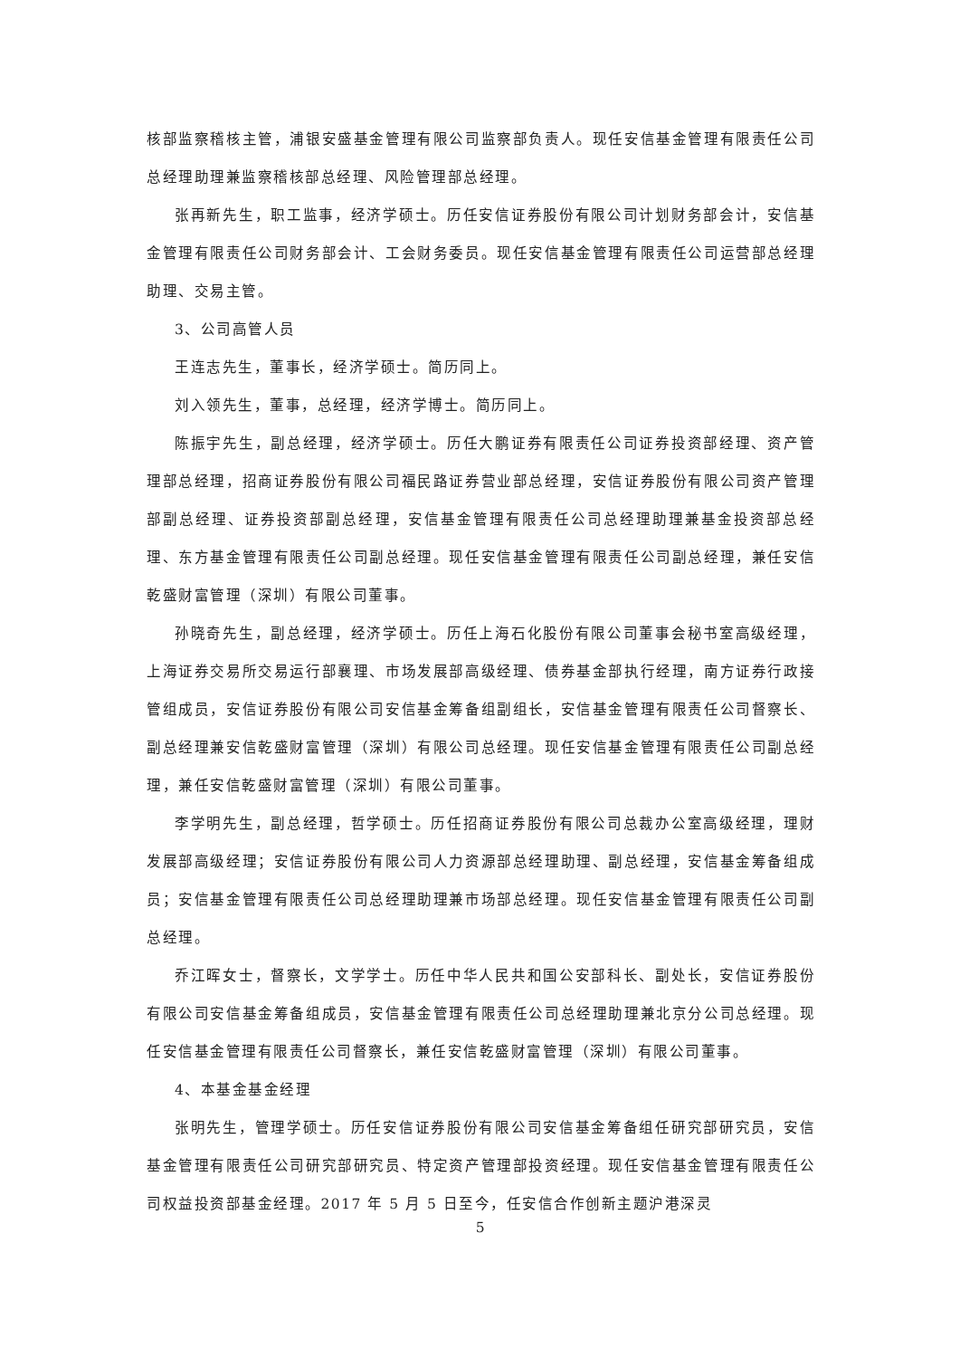核部监察稽核主管，浦银安盛基金管理有限公司监察部负责人。现任安信基金管理有限责任公司总经理助理兼监察稽核部总经理、风险管理部总经理。
张再新先生，职工监事，经济学硕士。历任安信证券股份有限公司计划财务部会计，安信基金管理有限责任公司财务部会计、工会财务委员。现任安信基金管理有限责任公司运营部总经理助理、交易主管。
3、公司高管人员
王连志先生，董事长，经济学硕士。简历同上。
刘入领先生，董事，总经理，经济学博士。简历同上。
陈振宇先生，副总经理，经济学硕士。历任大鹏证券有限责任公司证券投资部经理、资产管理部总经理，招商证券股份有限公司福民路证券营业部总经理，安信证券股份有限公司资产管理部副总经理、证券投资部副总经理，安信基金管理有限责任公司总经理助理兼基金投资部总经理、东方基金管理有限责任公司副总经理。现任安信基金管理有限责任公司副总经理，兼任安信乾盛财富管理（深圳）有限公司董事。
孙晓奇先生，副总经理，经济学硕士。历任上海石化股份有限公司董事会秘书室高级经理，上海证券交易所交易运行部襄理、市场发展部高级经理、债券基金部执行经理，南方证券行政接管组成员，安信证券股份有限公司安信基金筹备组副组长，安信基金管理有限责任公司督察长、副总经理兼安信乾盛财富管理（深圳）有限公司总经理。现任安信基金管理有限责任公司副总经理，兼任安信乾盛财富管理（深圳）有限公司董事。
李学明先生，副总经理，哲学硕士。历任招商证券股份有限公司总裁办公室高级经理，理财发展部高级经理；安信证券股份有限公司人力资源部总经理助理、副总经理，安信基金筹备组成员；安信基金管理有限责任公司总经理助理兼市场部总经理。现任安信基金管理有限责任公司副总经理。
乔江晖女士，督察长，文学学士。历任中华人民共和国公安部科长、副处长，安信证券股份有限公司安信基金筹备组成员，安信基金管理有限责任公司总经理助理兼北京分公司总经理。现任安信基金管理有限责任公司督察长，兼任安信乾盛财富管理（深圳）有限公司董事。
4、本基金基金经理
张明先生，管理学硕士。历任安信证券股份有限公司安信基金筹备组任研究部研究员，安信基金管理有限责任公司研究部研究员、特定资产管理部投资经理。现任安信基金管理有限责任公司权益投资部基金经理。2017 年 5 月 5 日至今，任安信合作创新主题沪港深灵
5